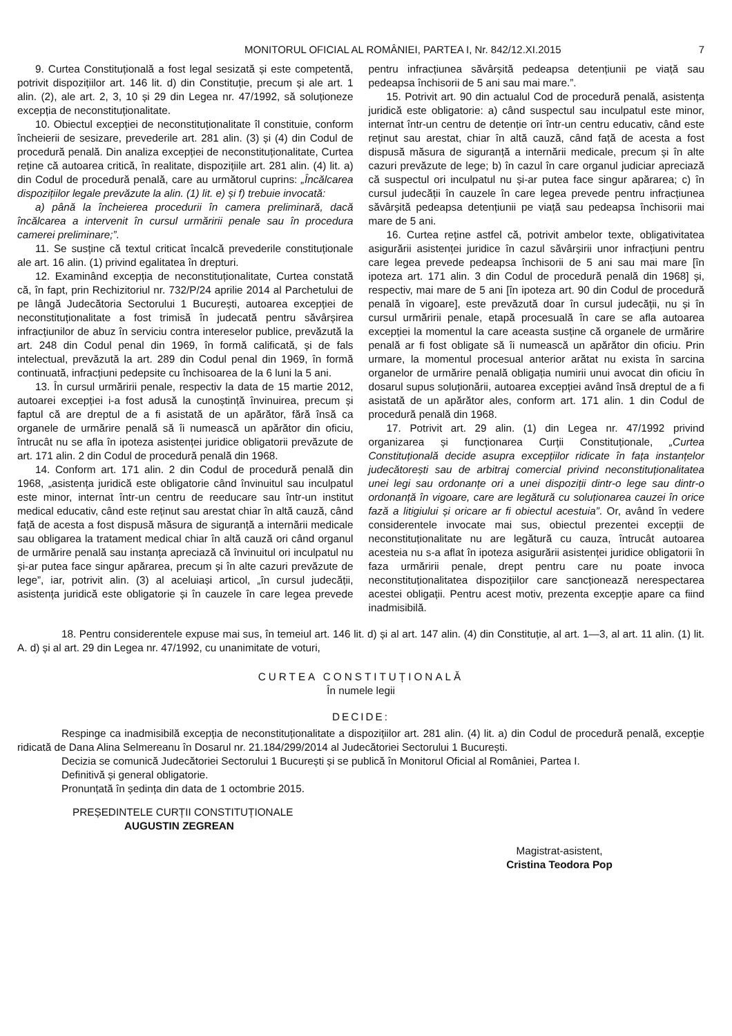MONITORUL OFICIAL AL ROMÂNIEI, PARTEA I, Nr. 842/12.XI.2015 7
9. Curtea Constituțională a fost legal sesizată și este competentă, potrivit dispozițiilor art. 146 lit. d) din Constituție, precum și ale art. 1 alin. (2), ale art. 2, 3, 10 și 29 din Legea nr. 47/1992, să soluționeze excepția de neconstituționalitate.
10. Obiectul excepției de neconstituționalitate îl constituie, conform încheierii de sesizare, prevederile art. 281 alin. (3) și (4) din Codul de procedură penală. Din analiza excepției de neconstituționalitate, Curtea reține că autoarea critică, în realitate, dispozițiile art. 281 alin. (4) lit. a) din Codul de procedură penală, care au următorul cuprins: „Încălcarea dispozițiilor legale prevăzute la alin. (1) lit. e) și f) trebuie invocată:
a) până la încheierea procedurii în camera preliminară, dacă încălcarea a intervenit în cursul urmăririi penale sau în procedura camerei preliminare;”.
11. Se susține că textul criticat încalcă prevederile constituționale ale art. 16 alin. (1) privind egalitatea în drepturi.
12. Examinând excepția de neconstituționalitate, Curtea constată că, în fapt, prin Rechizitoriul nr. 732/P/24 aprilie 2014 al Parchetului de pe lângă Judecătoria Sectorului 1 București, autoarea excepției de neconstituționalitate a fost trimisă în judecată pentru săvârșirea infracțiunilor de abuz în serviciu contra intereselor publice, prevăzută la art. 248 din Codul penal din 1969, în formă calificată, și de fals intelectual, prevăzută la art. 289 din Codul penal din 1969, în formă continuată, infracțiuni pedepsite cu închisoarea de la 6 luni la 5 ani.
13. În cursul urmăririi penale, respectiv la data de 15 martie 2012, autoarei excepției i-a fost adusă la cunoștință învinuirea, precum și faptul că are dreptul de a fi asistată de un apărător, fără însă ca organele de urmărire penală să îi numească un apărător din oficiu, întrucât nu se afla în ipoteza asistenței juridice obligatorii prevăzute de art. 171 alin. 2 din Codul de procedură penală din 1968.
14. Conform art. 171 alin. 2 din Codul de procedură penală din 1968, „asistența juridică este obligatorie când învinuitul sau inculpatul este minor, internat într-un centru de reeducare sau într-un institut medical educativ, când este reținut sau arestat chiar în altă cauză, când față de acesta a fost dispusă măsura de siguranță a internării medicale sau obligarea la tratament medical chiar în altă cauză ori când organul de urmărire penală sau instanța apreciază că învinuitul ori inculpatul nu și-ar putea face singur apărarea, precum și în alte cazuri prevăzute de lege”, iar, potrivit alin. (3) al aceluiași articol, „în cursul judecății, asistența juridică este obligatorie și în cauzele în care legea prevede pentru infracțiunea săvârșită pedeapsa detențiunii pe viață sau pedeapsa închisorii de 5 ani sau mai mare.”.
15. Potrivit art. 90 din actualul Cod de procedură penală, asistența juridică este obligatorie: a) când suspectul sau inculpatul este minor, internat într-un centru de detenție ori într-un centru educativ, când este reținut sau arestat, chiar în altă cauză, când față de acesta a fost dispusă măsura de siguranță a internării medicale, precum și în alte cazuri prevăzute de lege; b) în cazul în care organul judiciar apreciază că suspectul ori inculpatul nu și-ar putea face singur apărarea; c) în cursul judecății în cauzele în care legea prevede pentru infracțiunea săvârșită pedeapsa detențiunii pe viață sau pedeapsa închisorii mai mare de 5 ani.
16. Curtea reține astfel că, potrivit ambelor texte, obligativitatea asigurării asistenței juridice în cazul săvârșirii unor infracțiuni pentru care legea prevede pedeapsa închisorii de 5 ani sau mai mare [în ipoteza art. 171 alin. 3 din Codul de procedură penală din 1968] și, respectiv, mai mare de 5 ani [în ipoteza art. 90 din Codul de procedură penală în vigoare], este prevăzută doar în cursul judecății, nu și în cursul urmăririi penale, etapă procesuală în care se afla autoarea excepției la momentul la care aceasta susține că organele de urmărire penală ar fi fost obligate să îi numească un apărător din oficiu. Prin urmare, la momentul procesual anterior arătat nu exista în sarcina organelor de urmărire penală obligația numirii unui avocat din oficiu în dosarul supus soluționării, autoarea excepției având însă dreptul de a fi asistată de un apărător ales, conform art. 171 alin. 1 din Codul de procedură penală din 1968.
17. Potrivit art. 29 alin. (1) din Legea nr. 47/1992 privind organizarea și funcționarea Curții Constituționale, „Curtea Constituțională decide asupra excepțiilor ridicate în fața instanțelor judecătorești sau de arbitraj comercial privind neconstituționalitatea unei legi sau ordonanțe ori a unei dispoziții dintr-o lege sau dintr-o ordonanță în vigoare, care are legătură cu soluționarea cauzei în orice fază a litigiului și oricare ar fi obiectul acestuia”. Or, având în vedere considerentele invocate mai sus, obiectul prezentei excepții de neconstituționalitate nu are legătură cu cauza, întrucât autoarea acesteia nu s-a aflat în ipoteza asigurării asistenței juridice obligatorii în faza urmăririi penale, drept pentru care nu poate invoca neconstituționalitatea dispozițiilor care sancționează nerespectarea acestei obligații. Pentru acest motiv, prezenta excepție apare ca fiind inadmisibilă.
18. Pentru considerentele expuse mai sus, în temeiul art. 146 lit. d) și al art. 147 alin. (4) din Constituție, al art. 1—3, al art. 11 alin. (1) lit. A. d) și al art. 29 din Legea nr. 47/1992, cu unanimitate de voturi,
CURTEA CONSTITUȚIONALĂ
În numele legii
DECIDE:
Respinge ca inadmisibilă excepția de neconstituționalitate a dispozițiilor art. 281 alin. (4) lit. a) din Codul de procedură penală, excepție ridicată de Dana Alina Selmereanu în Dosarul nr. 21.184/299/2014 al Judecătoriei Sectorului 1 București.
Decizia se comunică Judecătoriei Sectorului 1 București și se publică în Monitorul Oficial al României, Partea I.
Definitivă și general obligatorie.
Pronunțată în ședința din data de 1 octombrie 2015.
PREȘEDINTELE CURȚII CONSTITUȚIONALE
AUGUSTIN ZEGREAN
Magistrat-asistent,
Cristina Teodora Pop